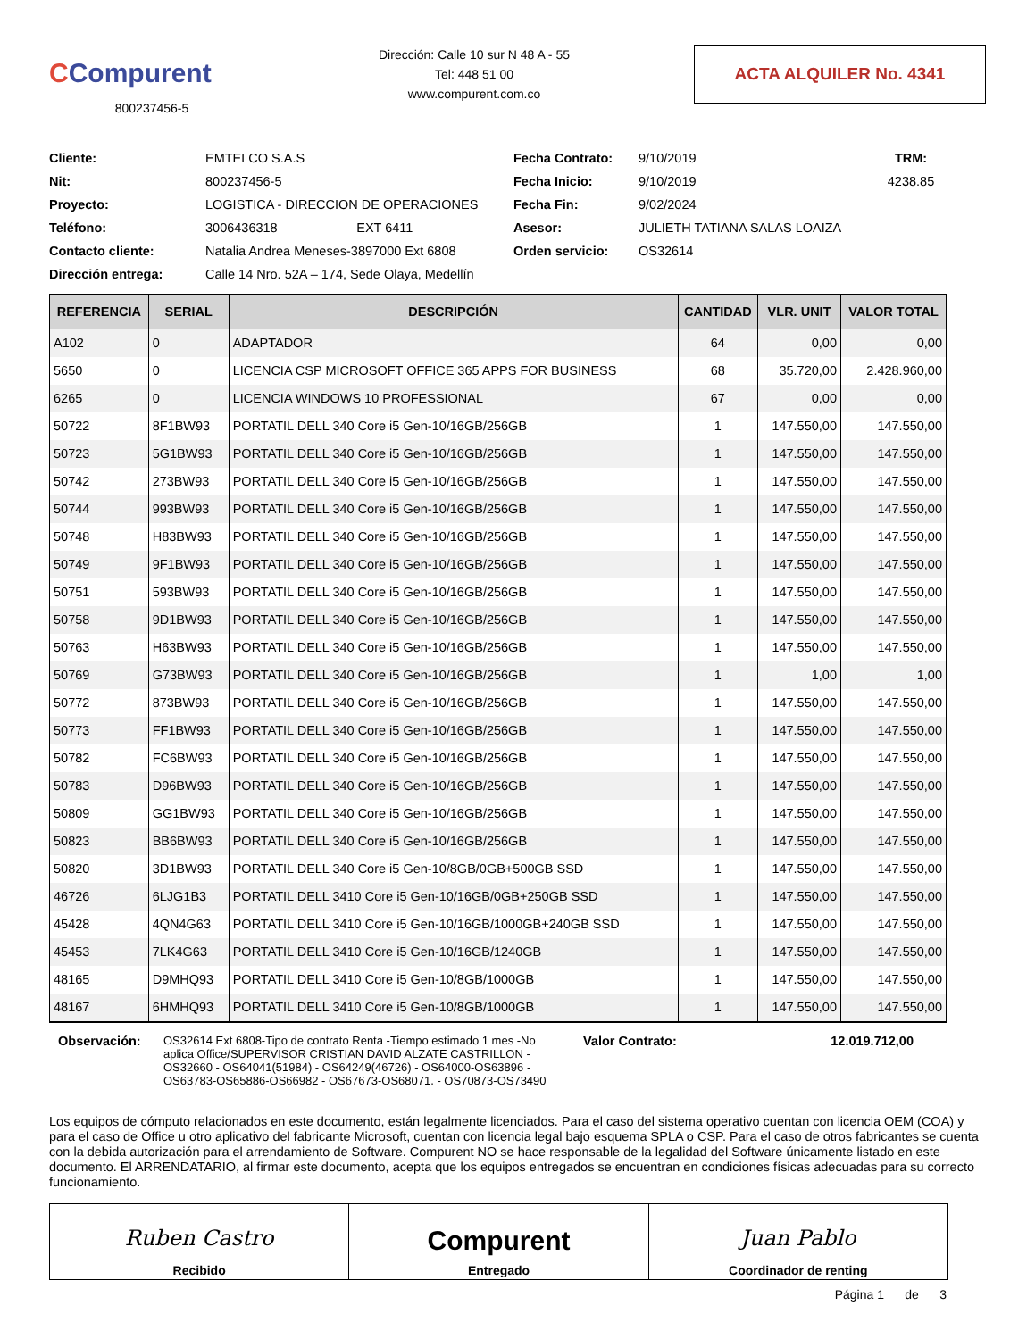CCompurent
800237456-5
Dirección: Calle 10 sur N 48 A - 55
Tel: 448 51 00
www.compurent.com.co
ACTA ALQUILER No. 4341
Cliente:
EMTELCO S.A.S
Fecha Contrato:
9/10/2019
TRM:
Nit:
800237456-5
Fecha Inicio:
9/10/2019
4238.85
Proyecto:
LOGISTICA - DIRECCION DE OPERACIONES
Fecha Fin:
9/02/2024
Teléfono:
3006436318 EXT 6411
Asesor:
JULIETH TATIANA SALAS LOAIZA
Contacto cliente:
Natalia Andrea Meneses-3897000 Ext 6808
Orden servicio:
OS32614
Dirección entrega:
Calle 14 Nro. 52A – 174, Sede Olaya, Medellín
| REFERENCIA | SERIAL | DESCRIPCIÓN | CANTIDAD | VLR. UNIT | VALOR TOTAL |
| --- | --- | --- | --- | --- | --- |
| A102 | 0 | ADAPTADOR | 64 | 0,00 | 0,00 |
| 5650 | 0 | LICENCIA CSP MICROSOFT OFFICE 365 APPS FOR BUSINESS | 68 | 35.720,00 | 2.428.960,00 |
| 6265 | 0 | LICENCIA WINDOWS 10 PROFESSIONAL | 67 | 0,00 | 0,00 |
| 50722 | 8F1BW93 | PORTATIL DELL 340 Core i5 Gen-10/16GB/256GB | 1 | 147.550,00 | 147.550,00 |
| 50723 | 5G1BW93 | PORTATIL DELL 340 Core i5 Gen-10/16GB/256GB | 1 | 147.550,00 | 147.550,00 |
| 50742 | 273BW93 | PORTATIL DELL 340 Core i5 Gen-10/16GB/256GB | 1 | 147.550,00 | 147.550,00 |
| 50744 | 993BW93 | PORTATIL DELL 340 Core i5 Gen-10/16GB/256GB | 1 | 147.550,00 | 147.550,00 |
| 50748 | H83BW93 | PORTATIL DELL 340 Core i5 Gen-10/16GB/256GB | 1 | 147.550,00 | 147.550,00 |
| 50749 | 9F1BW93 | PORTATIL DELL 340 Core i5 Gen-10/16GB/256GB | 1 | 147.550,00 | 147.550,00 |
| 50751 | 593BW93 | PORTATIL DELL 340 Core i5 Gen-10/16GB/256GB | 1 | 147.550,00 | 147.550,00 |
| 50758 | 9D1BW93 | PORTATIL DELL 340 Core i5 Gen-10/16GB/256GB | 1 | 147.550,00 | 147.550,00 |
| 50763 | H63BW93 | PORTATIL DELL 340 Core i5 Gen-10/16GB/256GB | 1 | 147.550,00 | 147.550,00 |
| 50769 | G73BW93 | PORTATIL DELL 340 Core i5 Gen-10/16GB/256GB | 1 | 1,00 | 1,00 |
| 50772 | 873BW93 | PORTATIL DELL 340 Core i5 Gen-10/16GB/256GB | 1 | 147.550,00 | 147.550,00 |
| 50773 | FF1BW93 | PORTATIL DELL 340 Core i5 Gen-10/16GB/256GB | 1 | 147.550,00 | 147.550,00 |
| 50782 | FC6BW93 | PORTATIL DELL 340 Core i5 Gen-10/16GB/256GB | 1 | 147.550,00 | 147.550,00 |
| 50783 | D96BW93 | PORTATIL DELL 340 Core i5 Gen-10/16GB/256GB | 1 | 147.550,00 | 147.550,00 |
| 50809 | GG1BW93 | PORTATIL DELL 340 Core i5 Gen-10/16GB/256GB | 1 | 147.550,00 | 147.550,00 |
| 50823 | BB6BW93 | PORTATIL DELL 340 Core i5 Gen-10/16GB/256GB | 1 | 147.550,00 | 147.550,00 |
| 50820 | 3D1BW93 | PORTATIL DELL 340 Core i5 Gen-10/8GB/0GB+500GB SSD | 1 | 147.550,00 | 147.550,00 |
| 46726 | 6LJG1B3 | PORTATIL DELL 3410 Core i5 Gen-10/16GB/0GB+250GB SSD | 1 | 147.550,00 | 147.550,00 |
| 45428 | 4QN4G63 | PORTATIL DELL 3410 Core i5 Gen-10/16GB/1000GB+240GB SSD | 1 | 147.550,00 | 147.550,00 |
| 45453 | 7LK4G63 | PORTATIL DELL 3410 Core i5 Gen-10/16GB/1240GB | 1 | 147.550,00 | 147.550,00 |
| 48165 | D9MHQ93 | PORTATIL DELL 3410 Core i5 Gen-10/8GB/1000GB | 1 | 147.550,00 | 147.550,00 |
| 48167 | 6HMHQ93 | PORTATIL DELL 3410 Core i5 Gen-10/8GB/1000GB | 1 | 147.550,00 | 147.550,00 |
Observación: OS32614 Ext 6808-Tipo de contrato Renta -Tiempo estimado 1 mes -No aplica Office/SUPERVISOR CRISTIAN DAVID ALZATE CASTRILLON - OS32660 - OS64041(51984) - OS64249(46726) - OS64000-OS63896 - OS63783-OS65886-OS66982 - OS67673-OS68071. - OS70873-OS73490
Valor Contrato: 12.019.712,00
Los equipos de cómputo relacionados en este documento, están legalmente licenciados. Para el caso del sistema operativo cuentan con licencia OEM (COA) y para el caso de Office u otro aplicativo del fabricante Microsoft, cuentan con licencia legal bajo esquema SPLA o CSP. Para el caso de otros fabricantes se cuenta con la debida autorización para el arrendamiento de Software. Compurent NO se hace responsable de la legalidad del Software únicamente listado en este documento. El ARRENDATARIO, al firmar este documento, acepta que los equipos entregados se encuentran en condiciones físicas adecuadas para su correcto funcionamiento.
Ruben Castro
Recibido
Compurent
Entregado
Juan Pablo
Coordinador de renting
Página 1 de 3